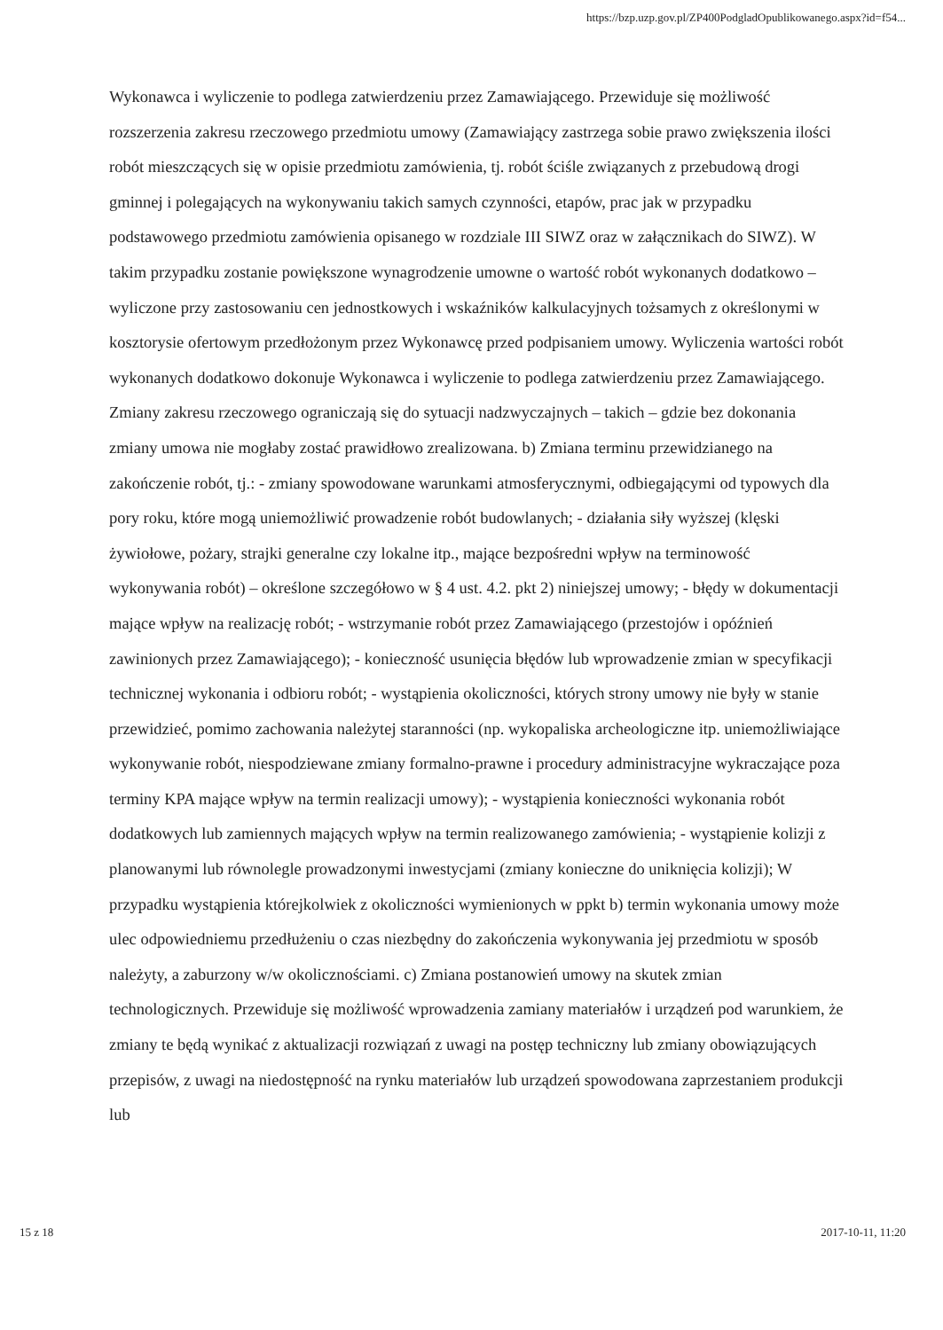https://bzp.uzp.gov.pl/ZP400PodgladOpublikowanego.aspx?id=f54...
Wykonawca i wyliczenie to podlega zatwierdzeniu przez Zamawiającego. Przewiduje się możliwość rozszerzenia zakresu rzeczowego przedmiotu umowy (Zamawiający zastrzega sobie prawo zwiększenia ilości robót mieszczących się w opisie przedmiotu zamówienia, tj. robót ściśle związanych z przebudową drogi gminnej i polegających na wykonywaniu takich samych czynności, etapów, prac jak w przypadku podstawowego przedmiotu zamówienia opisanego w rozdziale III SIWZ oraz w załącznikach do SIWZ). W takim przypadku zostanie powiększone wynagrodzenie umowne o wartość robót wykonanych dodatkowo – wyliczone przy zastosowaniu cen jednostkowych i wskaźników kalkulacyjnych tożsamych z określonymi w kosztorysie ofertowym przedłożonym przez Wykonawcę przed podpisaniem umowy. Wyliczenia wartości robót wykonanych dodatkowo dokonuje Wykonawca i wyliczenie to podlega zatwierdzeniu przez Zamawiającego. Zmiany zakresu rzeczowego ograniczają się do sytuacji nadzwyczajnych – takich – gdzie bez dokonania zmiany umowa nie mogłaby zostać prawidłowo zrealizowana. b) Zmiana terminu przewidzianego na zakończenie robót, tj.: - zmiany spowodowane warunkami atmosferycznymi, odbiegającymi od typowych dla pory roku, które mogą uniemożliwić prowadzenie robót budowlanych; - działania siły wyższej (klęski żywiołowe, pożary, strajki generalne czy lokalne itp., mające bezpośredni wpływ na terminowość wykonywania robót) – określone szczegółowo w § 4 ust. 4.2. pkt 2) niniejszej umowy; - błędy w dokumentacji mające wpływ na realizację robót; - wstrzymanie robót przez Zamawiającego (przestojów i opóźnień zawinionych przez Zamawiającego); - konieczność usunięcia błędów lub wprowadzenie zmian w specyfikacji technicznej wykonania i odbioru robót; - wystąpienia okoliczności, których strony umowy nie były w stanie przewidzieć, pomimo zachowania należytej staranności (np. wykopaliska archeologiczne itp. uniemożliwiające wykonywanie robót, niespodziewane zmiany formalno-prawne i procedury administracyjne wykraczające poza terminy KPA mające wpływ na termin realizacji umowy); - wystąpienia konieczności wykonania robót dodatkowych lub zamiennych mających wpływ na termin realizowanego zamówienia; - wystąpienie kolizji z planowanymi lub równolegle prowadzonymi inwestycjami (zmiany konieczne do uniknięcia kolizji); W przypadku wystąpienia którejkolwiek z okoliczności wymienionych w ppkt b) termin wykonania umowy może ulec odpowiedniemu przedłużeniu o czas niezbędny do zakończenia wykonywania jej przedmiotu w sposób należyty, a zaburzony w/w okolicznościami. c) Zmiana postanowień umowy na skutek zmian technologicznych. Przewiduje się możliwość wprowadzenia zamiany materiałów i urządzeń pod warunkiem, że zmiany te będą wynikać z aktualizacji rozwiązań z uwagi na postęp techniczny lub zmiany obowiązujących przepisów, z uwagi na niedostępność na rynku materiałów lub urządzeń spowodowana zaprzestaniem produkcji lub
15 z 18 2017-10-11, 11:20